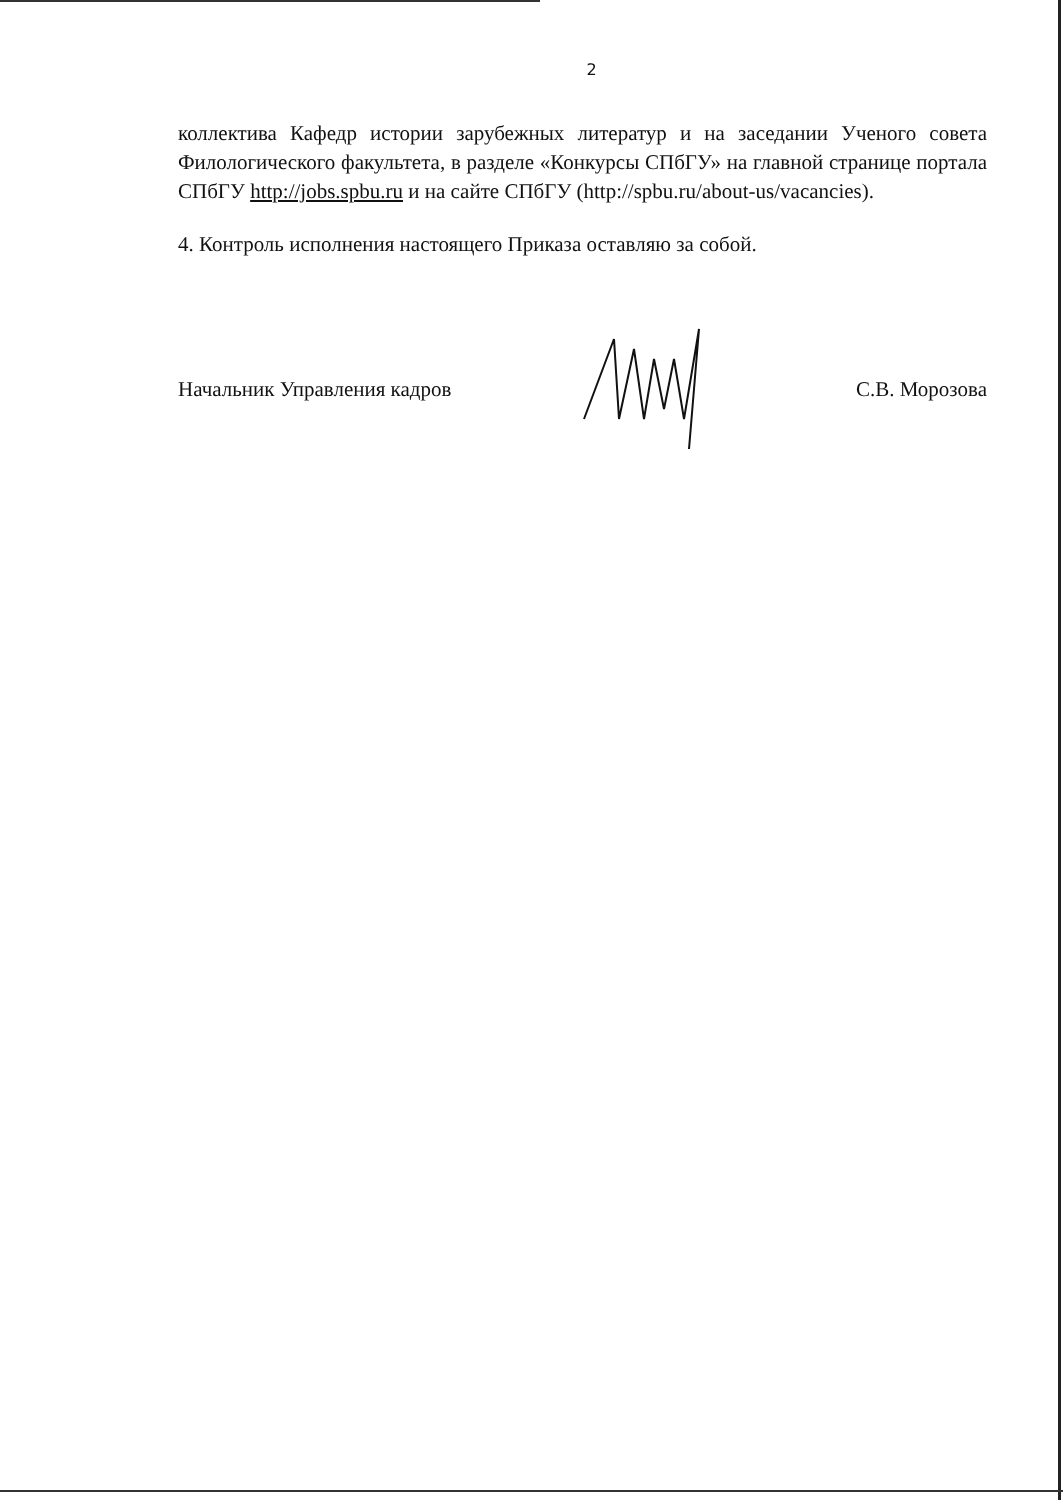2
коллектива Кафедр истории зарубежных литератур и на заседании Ученого совета Филологического факультета, в разделе «Конкурсы СПбГУ» на главной странице портала СПбГУ http://jobs.spbu.ru и на сайте СПбГУ (http://spbu.ru/about-us/vacancies).
4. Контроль исполнения настоящего Приказа оставляю за собой.
Начальник Управления кадров С.В. Морозова